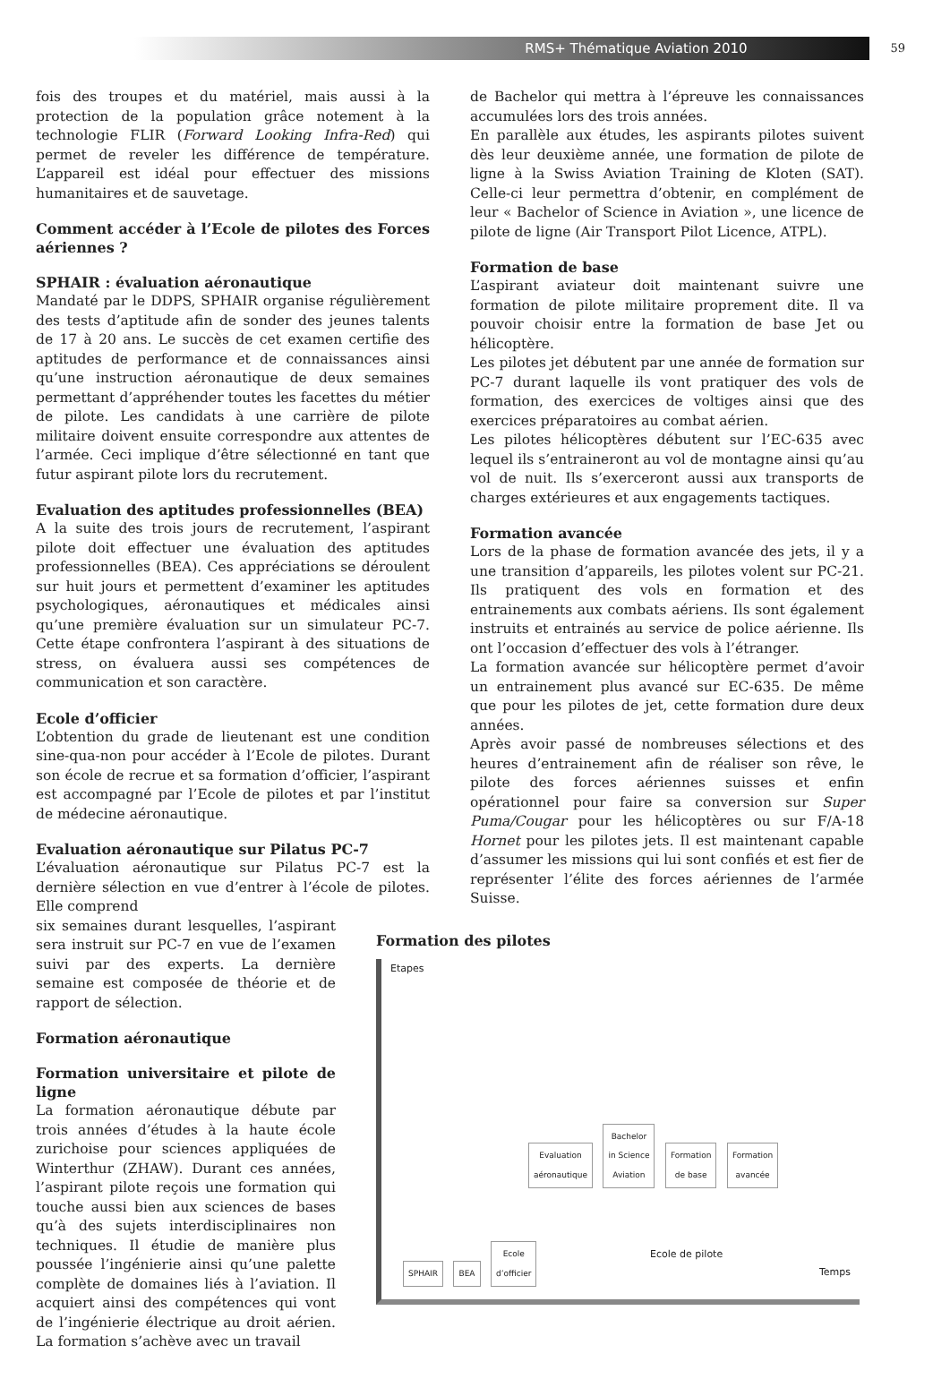RMS+ Thématique Aviation 2010
59
fois des troupes et du matériel, mais aussi à la protection de la population grâce notement à la technologie FLIR (Forward Looking Infra-Red) qui permet de reveler les différence de température. L’appareil est idéal pour effectuer des missions humanitaires et de sauvetage.
Comment accéder à l’Ecole de pilotes des Forces aériennes ?
SPHAIR : évaluation aéronautique
Mandaté par le DDPS, SPHAIR organise régulièrement des tests d’aptitude afin de sonder des jeunes talents de 17 à 20 ans. Le succès de cet examen certifie des aptitudes de performance et de connaissances ainsi qu’une instruction aéronautique de deux semaines permettant d’appréhender toutes les facettes du métier de pilote. Les candidats à une carrière de pilote militaire doivent ensuite correspondre aux attentes de l’armée. Ceci implique d’être sélectionné en tant que futur aspirant pilote lors du recrutement.
Evaluation des aptitudes professionnelles (BEA)
A la suite des trois jours de recrutement, l’aspirant pilote doit effectuer une évaluation des aptitudes professionnelles (BEA). Ces appréciations se déroulent sur huit jours et permettent d’examiner les aptitudes psychologiques, aéronautiques et médicales ainsi qu’une première évaluation sur un simulateur PC-7. Cette étape confrontera l’aspirant à des situations de stress, on évaluera aussi ses compétences de communication et son caractère.
Ecole d’officier
L’obtention du grade de lieutenant est une condition sine-qua-non pour accéder à l’Ecole de pilotes. Durant son école de recrue et sa formation d’officier, l’aspirant est accompagné par l’Ecole de pilotes et par l’institut de médecine aéronautique.
Evaluation aéronautique sur Pilatus PC-7
L’évaluation aéronautique sur Pilatus PC-7 est la dernière sélection en vue d’entrer à l’école de pilotes. Elle comprend
six semaines durant lesquelles, l’aspirant sera instruit sur PC-7 en vue de l’examen suivi par des experts. La dernière semaine est composée de théorie et de rapport de sélection.
Formation aéronautique
Formation universitaire et pilote de ligne
La formation aéronautique débute par trois années d’études à la haute école zurichoise pour sciences appliquées de Winterthur (ZHAW). Durant ces années, l’aspirant pilote reçois une formation qui touche aussi bien aux sciences de bases qu’à des sujets interdisciplinaires non techniques. Il étudie de manière plus poussée l’ingénierie ainsi qu’une palette complète de domaines liés à l’aviation. Il acquiert ainsi des compétences qui vont de l’ingénierie électrique au droit aérien. La formation s’achève avec un travail
de Bachelor qui mettra à l’épreuve les connaissances accumulées lors des trois années.
En parallèle aux études, les aspirants pilotes suivent dès leur deuxième année, une formation de pilote de ligne à la Swiss Aviation Training de Kloten (SAT). Celle-ci leur permettra d’obtenir, en complément de leur « Bachelor of Science in Aviation », une licence de pilote de ligne (Air Transport Pilot Licence, ATPL).
Formation de base
L’aspirant aviateur doit maintenant suivre une formation de pilote militaire proprement dite. Il va pouvoir choisir entre la formation de base Jet ou hélicoptère.
Les pilotes jet débutent par une année de formation sur PC-7 durant laquelle ils vont pratiquer des vols de formation, des exercices de voltiges ainsi que des exercices préparatoires au combat aérien.
Les pilotes hélicoptères débutent sur l’EC-635 avec lequel ils s’entraineront au vol de montagne ainsi qu’au vol de nuit. Ils s’exerceront aussi aux transports de charges extérieures et aux engagements tactiques.
Formation avancée
Lors de la phase de formation avancée des jets, il y a une transition d’appareils, les pilotes volent sur PC-21. Ils pratiquent des vols en formation et des entrainements aux combats aériens. Ils sont également instruits et entrainés au service de police aérienne. Ils ont l’occasion d’effectuer des vols à l’étranger.
La formation avancée sur hélicoptère permet d’avoir un entrainement plus avancé sur EC-635. De même que pour les pilotes de jet, cette formation dure deux années.
Après avoir passé de nombreuses sélections et des heures d’entrainement afin de réaliser son rêve, le pilote des forces aériennes suisses et enfin opérationnel pour faire sa conversion sur Super Puma/Cougar pour les hélicoptères ou sur F/A-18 Hornet pour les pilotes jets. Il est maintenant capable d’assumer les missions qui lui sont confiés et est fier de représenter l’élite des forces aériennes de l’armée Suisse.
Formation des pilotes
Etapes
SPHAIR BEA Ecole
d’officier
Evaluation
aéronautique Bachelor
in Science
Aviation Formation
de base Formation
avancée
Ecole de pilote
Temps